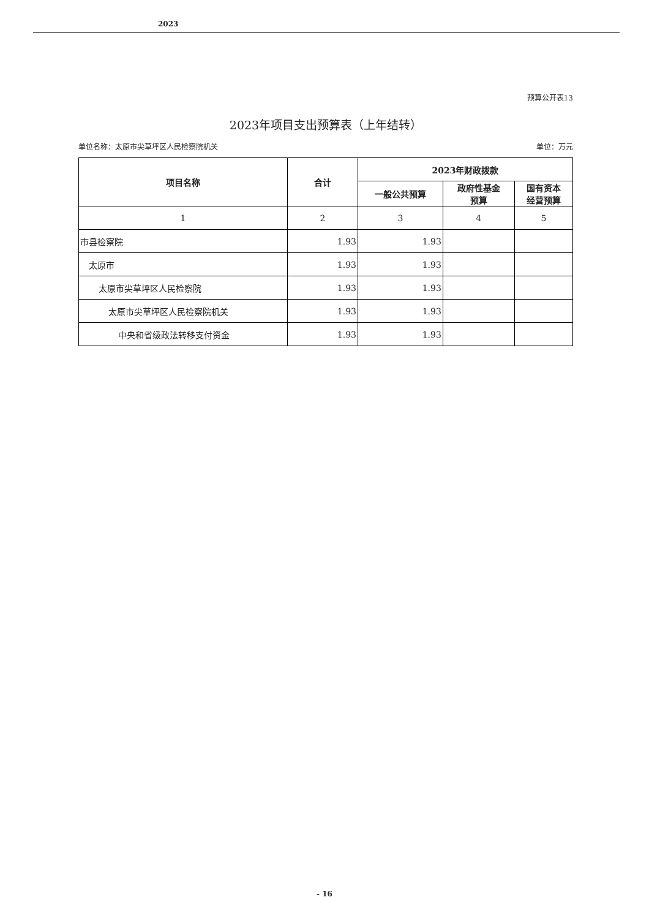2023
预算公开表13
2023年项目支出预算表（上年结转）
单位名称：太原市尖草坪区人民检察院机关 单位：万元
| 项目名称 | 合计 | 2023年财政拨款 | | |
| --- | --- | --- | --- | --- |
| | | 一般公共预算 | 政府性基金 预算 | 国有资本 经营预算 |
| 1 | 2 | 3 | 4 | 5 |
| 市县检察院 | 1.93 | 1.93 | | |
| 太原市 | 1.93 | 1.93 | | |
| 太原市尖草坪区人民检察院 | 1.93 | 1.93 | | |
| 太原市尖草坪区人民检察院机关 | 1.93 | 1.93 | | |
| 中央和省级政法转移支付资金 | 1.93 | 1.93 | | |
- 16